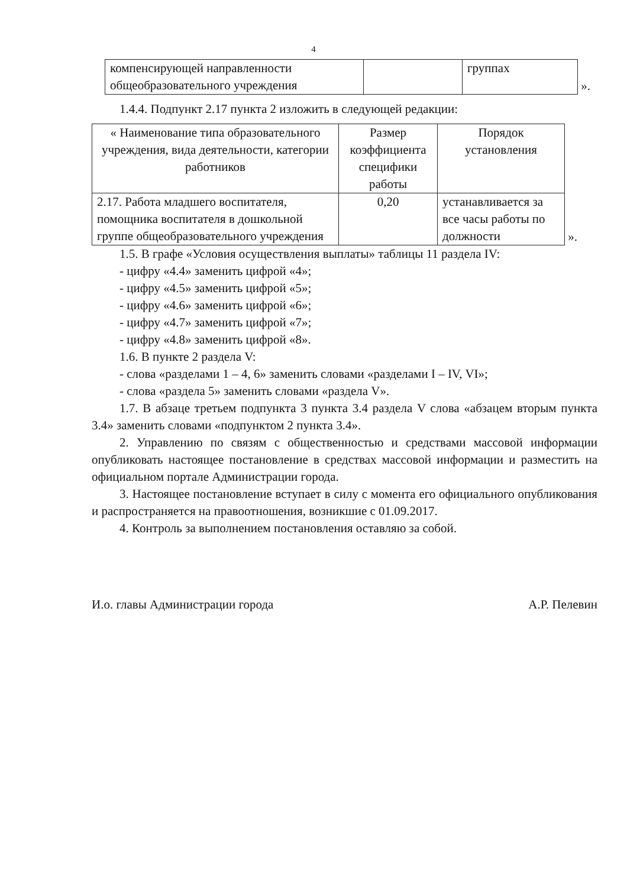4
| компенсирующей направленности общеобразовательного учреждения | | группах |
».
1.4.4. Подпункт 2.17 пункта 2 изложить в следующей редакции:
| « Наименование типа образовательного учреждения, вида деятельности, категории работников | Размер коэффициента специфики работы | Порядок установления |
| --- | --- | --- |
| 2.17. Работа младшего воспитателя, помощника воспитателя в дошкольной группе общеобразовательного учреждения | 0,20 | устанавливается за все часы работы по должности |
».
1.5. В графе «Условия осуществления выплаты» таблицы 11 раздела IV:
- цифру «4.4» заменить цифрой «4»;
- цифру «4.5» заменить цифрой «5»;
- цифру «4.6» заменить цифрой «6»;
- цифру «4.7» заменить цифрой «7»;
- цифру «4.8» заменить цифрой «8».
1.6. В пункте 2 раздела V:
- слова «разделами 1 – 4, 6» заменить словами «разделами I – IV, VI»;
- слова «раздела 5» заменить словами «раздела V».
1.7. В абзаце третьем подпункта 3 пункта 3.4 раздела V слова «абзацем вторым пункта 3.4» заменить словами «подпунктом 2 пункта 3.4».
2. Управлению по связям с общественностью и средствами массовой информации опубликовать настоящее постановление в средствах массовой информации и разместить на официальном портале Администрации города.
3. Настоящее постановление вступает в силу с момента его официального опубликования и распространяется на правоотношения, возникшие с 01.09.2017.
4. Контроль за выполнением постановления оставляю за собой.
И.о. главы Администрации города А.Р. Пелевин